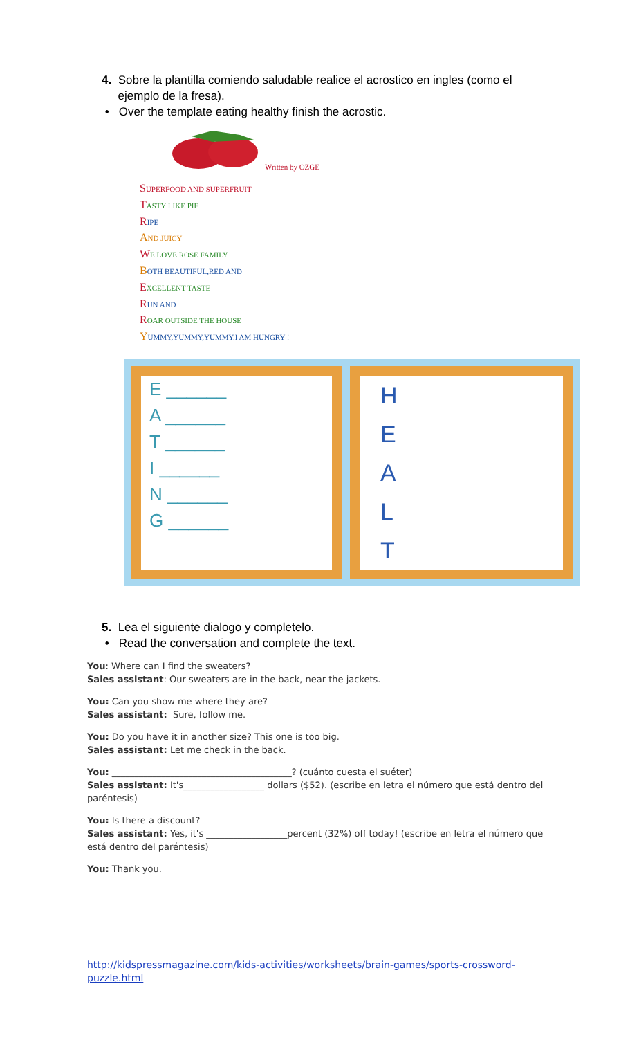4. Sobre la plantilla comiendo saludable realice el acrostico en ingles (como el
ejemplo de la fresa).
• Over the template eating healthy finish the acrostic.
Written by OZGE
SUPERFOOD AND SUPERFRUIT
TASTY LIKE PIE
RIPE
AND JUICY
WE LOVE ROSE FAMILY
BOTH BEAUTIFUL,RED AND
EXCELLENT TASTE
RUN AND
ROAR OUTSIDE THE HOUSE
YUMMY,YUMMY,YUMMY.I AM HUNGRY !
E ______
A ______
T ______
I ______
N ______
G ______
H
E
A
L
T
5. Lea el siguiente dialogo y completelo.
• Read the conversation and complete the text.
You: Where can I find the sweaters?
Sales assistant: Our sweaters are in the back, near the jackets.
You: Can you show me where they are?
Sales assistant: Sure, follow me.
You: Do you have it in another size? This one is too big.
Sales assistant: Let me check in the back.
You: ________________________________________? (cuánto cuesta el suéter)
Sales assistant: It's__________________ dollars ($52). (escribe en letra el número que está dentro del paréntesis)
You: Is there a discount?
Sales assistant: Yes, it's __________________percent (32%) off today! (escribe en letra el número que está dentro del paréntesis)
You: Thank you.
http://kidspressmagazine.com/kids-activities/worksheets/brain-games/sports-crossword-puzzle.html